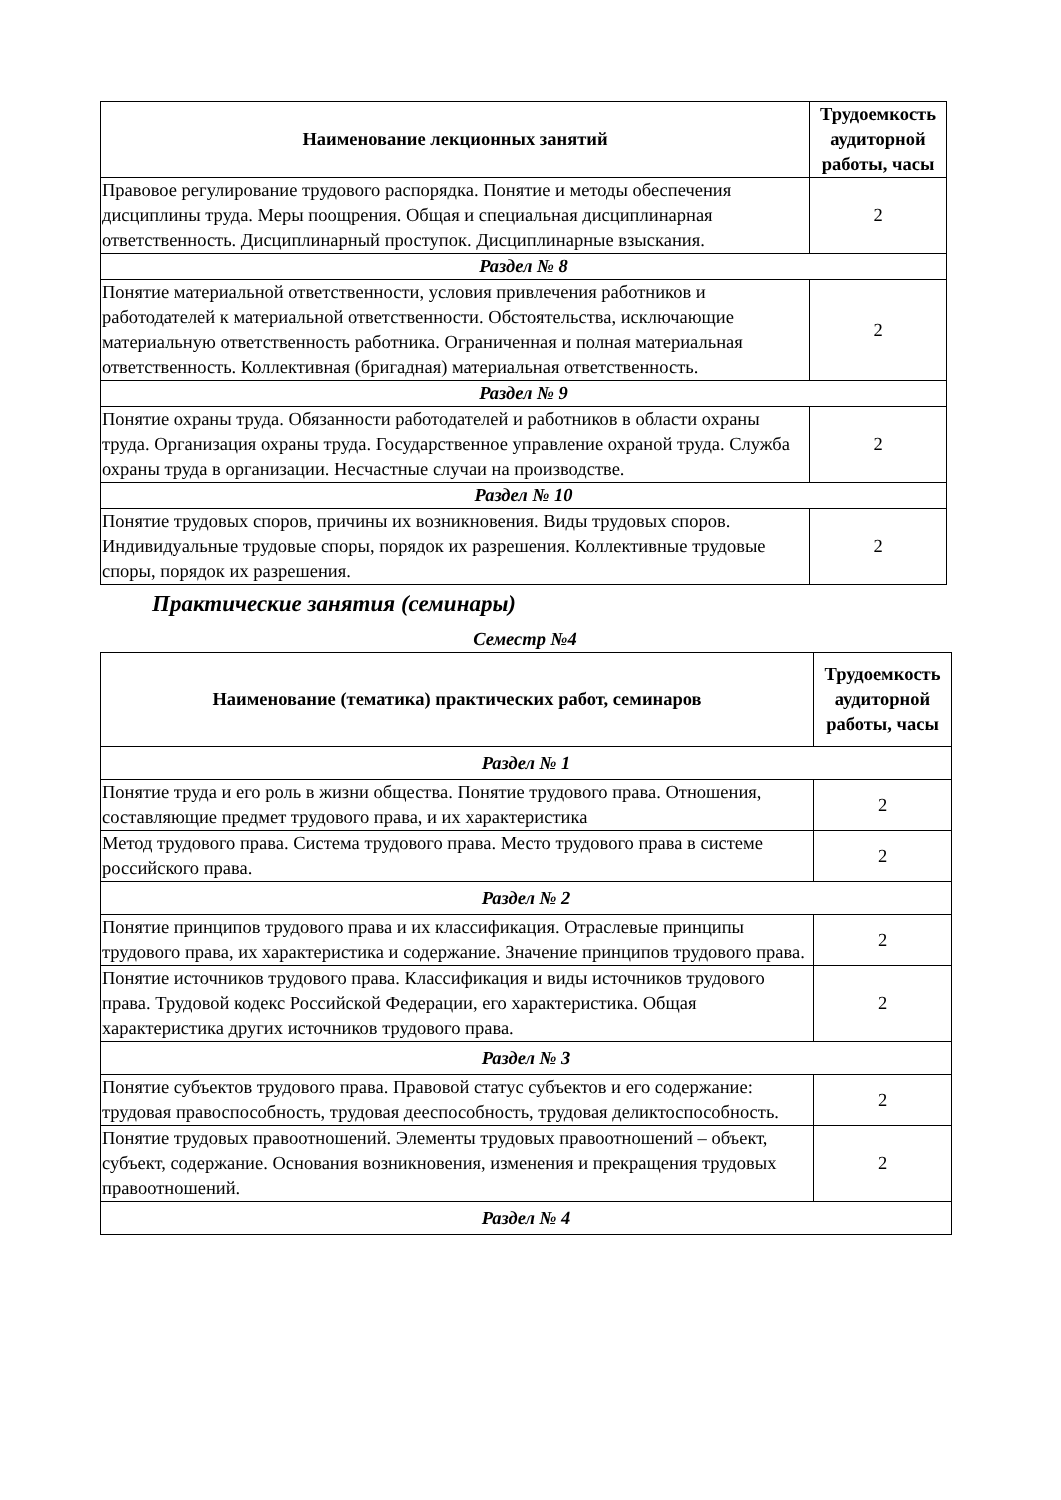| Наименование лекционных занятий | Трудоемкость аудиторной работы, часы |
| --- | --- |
| Правовое регулирование трудового распорядка. Понятие и методы обеспечения дисциплины труда. Меры поощрения. Общая и специальная дисциплинарная ответственность. Дисциплинарный проступок. Дисциплинарные взыскания. | 2 |
| Раздел № 8 | |
| Понятие материальной ответственности, условия привлечения работников и работодателей к материальной ответственности. Обстоятельства, исключающие материальную ответственность работника. Ограниченная и полная материальная ответственность. Коллективная (бригадная) материальная ответственность. | 2 |
| Раздел № 9 | |
| Понятие охраны труда. Обязанности работодателей и работников в области охраны труда. Организация охраны труда. Государственное управление охраной труда. Служба охраны труда в организации. Несчастные случаи на производстве. | 2 |
| Раздел № 10 | |
| Понятие трудовых споров, причины их возникновения. Виды трудовых споров. Индивидуальные трудовые споры, порядок их разрешения. Коллективные трудовые споры, порядок их разрешения. | 2 |
Практические занятия (семинары)
Семестр №4
| Наименование (тематика) практических работ, семинаров | Трудоемкость аудиторной работы, часы |
| --- | --- |
| Раздел № 1 | |
| Понятие труда и его роль в жизни общества. Понятие трудового права. Отношения, составляющие предмет трудового права, и их характеристика | 2 |
| Метод трудового права. Система трудового права. Место трудового права в системе российского права. | 2 |
| Раздел № 2 | |
| Понятие принципов трудового права и их классификация. Отраслевые принципы трудового права, их характеристика и содержание. Значение принципов трудового права. | 2 |
| Понятие источников трудового права. Классификация и виды источников трудового права. Трудовой кодекс Российской Федерации, его характеристика. Общая характеристика других источников трудового права. | 2 |
| Раздел № 3 | |
| Понятие субъектов трудового права. Правовой статус субъектов и его содержание: трудовая правоспособность, трудовая дееспособность, трудовая деликтоспособность. | 2 |
| Понятие трудовых правоотношений. Элементы трудовых правоотношений – объект, субъект, содержание. Основания возникновения, изменения и прекращения трудовых правоотношений. | 2 |
| Раздел № 4 | |